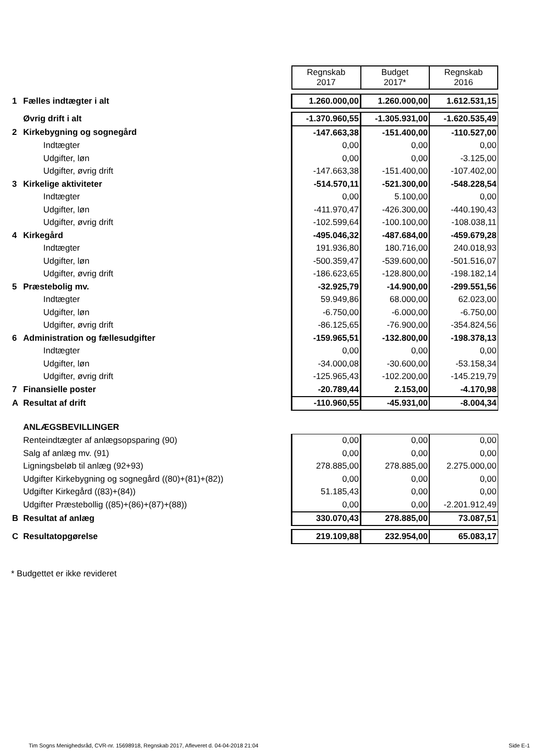| | | Regnskab 2017 | Budget 2017* | Regnskab 2016 |
| 1 | Fælles indtægter i alt | 1.260.000,00 | 1.260.000,00 | 1.612.531,15 |
| | Øvrig drift i alt | -1.370.960,55 | -1.305.931,00 | -1.620.535,49 |
| 2 | Kirkebygning og sognegård | -147.663,38 | -151.400,00 | -110.527,00 |
| | Indtægter | 0,00 | 0,00 | 0,00 |
| | Udgifter, løn | 0,00 | 0,00 | -3.125,00 |
| | Udgifter, øvrig drift | -147.663,38 | -151.400,00 | -107.402,00 |
| 3 | Kirkelige aktiviteter | -514.570,11 | -521.300,00 | -548.228,54 |
| | Indtægter | 0,00 | 5.100,00 | 0,00 |
| | Udgifter, løn | -411.970,47 | -426.300,00 | -440.190,43 |
| | Udgifter, øvrig drift | -102.599,64 | -100.100,00 | -108.038,11 |
| 4 | Kirkegård | -495.046,32 | -487.684,00 | -459.679,28 |
| | Indtægter | 191.936,80 | 180.716,00 | 240.018,93 |
| | Udgifter, løn | -500.359,47 | -539.600,00 | -501.516,07 |
| | Udgifter, øvrig drift | -186.623,65 | -128.800,00 | -198.182,14 |
| 5 | Præstebolig mv. | -32.925,79 | -14.900,00 | -299.551,56 |
| | Indtægter | 59.949,86 | 68.000,00 | 62.023,00 |
| | Udgifter, løn | -6.750,00 | -6.000,00 | -6.750,00 |
| | Udgifter, øvrig drift | -86.125,65 | -76.900,00 | -354.824,56 |
| 6 | Administration og fællesudgifter | -159.965,51 | -132.800,00 | -198.378,13 |
| | Indtægter | 0,00 | 0,00 | 0,00 |
| | Udgifter, løn | -34.000,08 | -30.600,00 | -53.158,34 |
| | Udgifter, øvrig drift | -125.965,43 | -102.200,00 | -145.219,79 |
| 7 | Finansielle poster | -20.789,44 | 2.153,00 | -4.170,98 |
| A | Resultat af drift | -110.960,55 | -45.931,00 | -8.004,34 |
| | ANLÆGSBEVILLINGER | | | |
| | Renteindtægter af anlægsopsparing (90) | 0,00 | 0,00 | 0,00 |
| | Salg af anlæg mv. (91) | 0,00 | 0,00 | 0,00 |
| | Ligningsbeløb til anlæg (92+93) | 278.885,00 | 278.885,00 | 2.275.000,00 |
| | Udgifter Kirkebygning og sognegård ((80)+(81)+(82)) | 0,00 | 0,00 | 0,00 |
| | Udgifter Kirkegård ((83)+(84)) | 51.185,43 | 0,00 | 0,00 |
| | Udgifter Præstebollig ((85)+(86)+(87)+(88)) | 0,00 | 0,00 | -2.201.912,49 |
| B | Resultat af anlæg | 330.070,43 | 278.885,00 | 73.087,51 |
| C | Resultatopgørelse | 219.109,88 | 232.954,00 | 65.083,17 |
* Budgettet er ikke revideret
Tim Sogns Menighedsråd, CVR-nr. 15698918, Regnskab 2017, Afleveret d. 04-04-2018 21:04
Side E-1